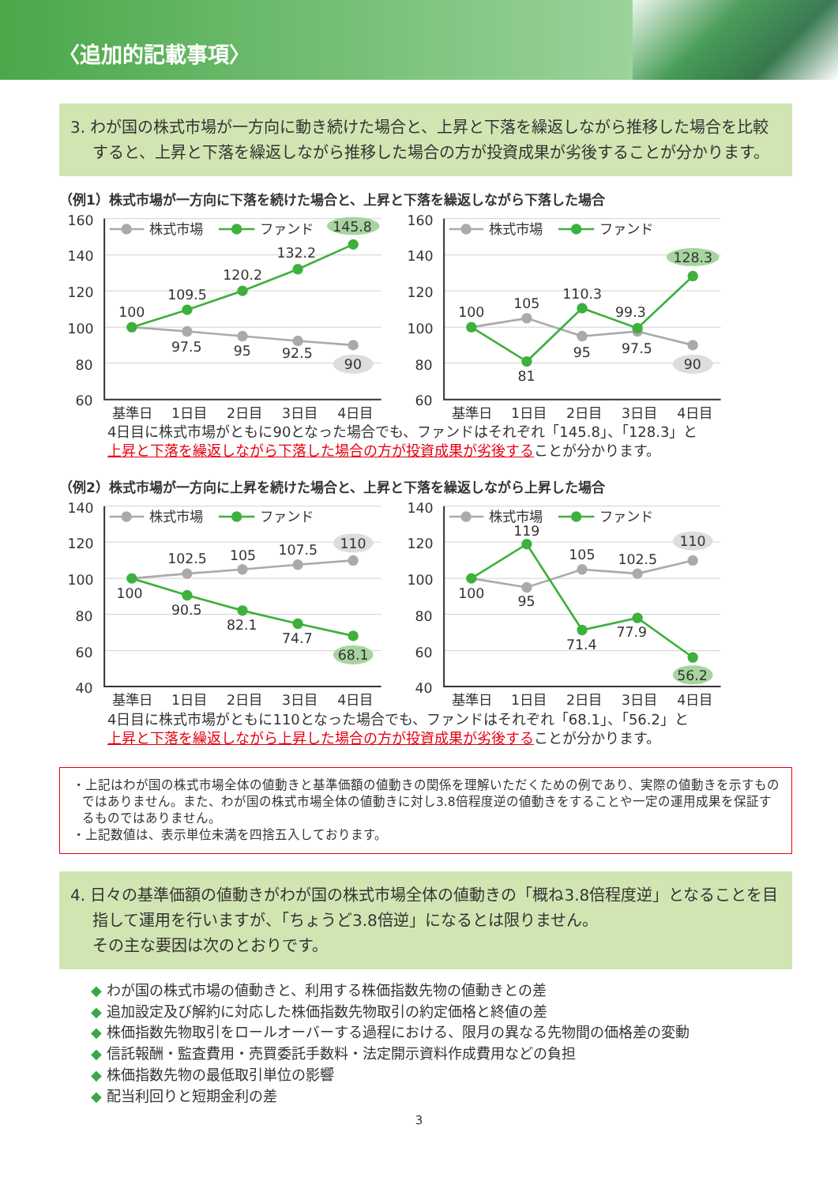〈追加的記載事項〉
3. わが国の株式市場が一方向に動き続けた場合と、上昇と下落を繰返しながら推移した場合を比較すると、上昇と下落を繰返しながら推移した場合の方が投資成果が劣後することが分かります。
（例1）株式市場が一方向に下落を続けた場合と、上昇と下落を繰返しながら下落した場合
160
140
120
100
80
60
基準日
1日目
2日目
3日目
4日目
株式市場
ファンド
100
109.5
120.2
132.2
145.8
97.5
95
92.5
90
160
140
120
100
80
60
基準日
1日目
2日目
3日目
4日目
株式市場
ファンド
100
105
110.3
99.3
128.3
81
95
97.5
90
4日目に株式市場がともに90となった場合でも、ファンドはそれぞれ「145.8」、「128.3」と
上昇と下落を繰返しながら下落した場合の方が投資成果が劣後することが分かります。
（例2）株式市場が一方向に上昇を続けた場合と、上昇と下落を繰返しながら上昇した場合
140
120
100
80
60
40
基準日
1日目
2日目
3日目
4日目
株式市場
ファンド
102.5
105
107.5
110
100
90.5
82.1
74.7
68.1
140
120
100
80
60
40
基準日
1日目
2日目
3日目
4日目
株式市場
ファンド
119
105
102.5
110
100
95
71.4
77.9
56.2
4日目に株式市場がともに110となった場合でも、ファンドはそれぞれ「68.1」、「56.2」と
上昇と下落を繰返しながら上昇した場合の方が投資成果が劣後することが分かります。
・上記はわが国の株式市場全体の値動きと基準価額の値動きの関係を理解いただくための例であり、実際の値動きを示すものではありません。また、わが国の株式市場全体の値動きに対し3.8倍程度逆の値動きをすることや一定の運用成果を保証するものではありません。
・上記数値は、表示単位未満を四捨五入しております。
4. 日々の基準価額の値動きがわが国の株式市場全体の値動きの「概ね3.8倍程度逆」となることを目指して運用を行いますが、「ちょうど3.8倍逆」になるとは限りません。
その主な要因は次のとおりです。
◆ わが国の株式市場の値動きと、利用する株価指数先物の値動きとの差
◆ 追加設定及び解約に対応した株価指数先物取引の約定価格と終値の差
◆ 株価指数先物取引をロールオーバーする過程における、限月の異なる先物間の価格差の変動
◆ 信託報酬・監査費用・売買委託手数料・法定開示資料作成費用などの負担
◆ 株価指数先物の最低取引単位の影響
◆ 配当利回りと短期金利の差
3